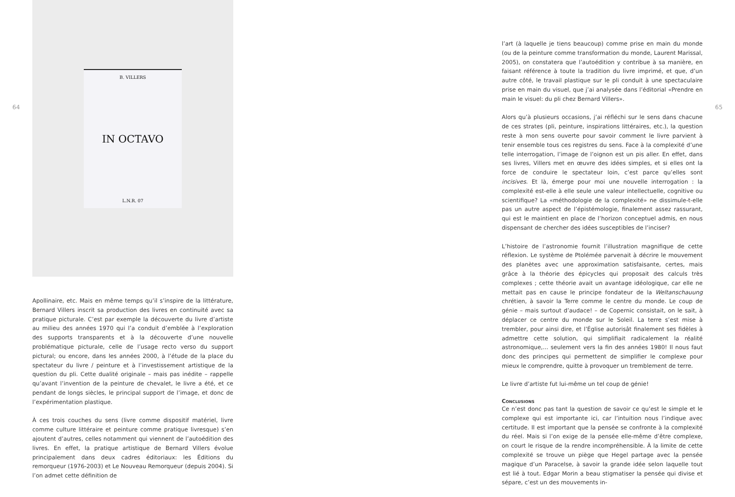64
B. VILLERS
IN OCTAVO
L.N.R. 07
Apollinaire, etc. Mais en même temps qu’il s’inspire de la littérature, Bernard Villers inscrit sa production des livres en continuité avec sa pratique picturale. C’est par exemple la découverte du livre d’artiste au milieu des années 1970 qui l’a conduit d’emblée à l’exploration des supports transparents et à la découverte d’une nouvelle problématique picturale, celle de l’usage recto verso du support pictural; ou encore, dans les années 2000, à l’étude de la place du spectateur du livre / peinture et à l’investissement artistique de la question du pli. Cette dualité originale – mais pas inédite – rappelle qu’avant l’invention de la peinture de chevalet, le livre a été, et ce pendant de longs siècles, le principal support de l’image, et donc de l’expérimentation plastique.
À ces trois couches du sens (livre comme dispositif matériel, livre comme culture littéraire et peinture comme pratique livresque) s’en ajoutent d’autres, celles notamment qui viennent de l’autoédition des livres. En effet, la pratique artistique de Bernard Villers évolue principalement dans deux cadres éditoriaux: les Éditions du remorqueur (1976-2003) et Le Nouveau Remorqueur (depuis 2004). Si l’on admet cette définition de
l’art (à laquelle je tiens beaucoup) comme prise en main du monde (ou de la peinture comme transformation du monde, Laurent Marissal, 2005), on constatera que l’autoédition y contribue à sa manière, en faisant référence à toute la tradition du livre imprimé, et que, d’un autre côté, le travail plastique sur le pli conduit à une spectaculaire prise en main du visuel, que j’ai analysée dans l’éditorial «Prendre en main le visuel: du pli chez Bernard Villers».
Alors qu’à plusieurs occasions, j’ai réfléchi sur le sens dans chacune de ces strates (pli, peinture, inspirations littéraires, etc.), la question reste à mon sens ouverte pour savoir comment le livre parvient à tenir ensemble tous ces registres du sens. Face à la complexité d’une telle interrogation, l’image de l’oignon est un pis aller. En effet, dans ses livres, Villers met en œuvre des idées simples, et si elles ont la force de conduire le spectateur loin, c’est parce qu’elles sont incisives. Et là, émerge pour moi une nouvelle interrogation : la complexité est-elle à elle seule une valeur intellectuelle, cognitive ou scientifique? La «méthodologie de la complexité» ne dissimule-t-elle pas un autre aspect de l’épistémologie, finalement assez rassurant, qui est le maintient en place de l’horizon conceptuel admis, en nous dispensant de chercher des idées susceptibles de l’inciser?
L’histoire de l’astronomie fournit l’illustration magnifique de cette réflexion. Le système de Ptolémée parvenait à décrire le mouvement des planètes avec une approximation satisfaisante, certes, mais grâce à la théorie des épicycles qui proposait des calculs très complexes ; cette théorie avait un avantage idéologique, car elle ne mettait pas en cause le principe fondateur de la Weltanschauung chrétien, à savoir la Terre comme le centre du monde. Le coup de génie – mais surtout d’audace! – de Copernic consistait, on le sait, à déplacer ce centre du monde sur le Soleil. La terre s’est mise à trembler, pour ainsi dire, et l’Église autorisât finalement ses fidèles à admettre cette solution, qui simplifiait radicalement la réalité astronomique,... seulement vers la fin des années 1980! Il nous faut donc des principes qui permettent de simplifier le complexe pour mieux le comprendre, quitte à provoquer un tremblement de terre.
Le livre d’artiste fut lui-même un tel coup de génie!
Conclusions
Ce n’est donc pas tant la question de savoir ce qu’est le simple et le complexe qui est importante ici, car l’intuition nous l’indique avec certitude. Il est important que la pensée se confronte à la complexité du réel. Mais si l’on exige de la pensée elle-même d’être complexe, on court le risque de la rendre incompréhensible. À la limite de cette complexité se trouve un piège que Hegel partage avec la pensée magique d’un Paracelse, à savoir la grande idée selon laquelle tout est lié à tout. Edgar Morin a beau stigmatiser la pensée qui divise et sépare, c’est un des mouvements in-
65